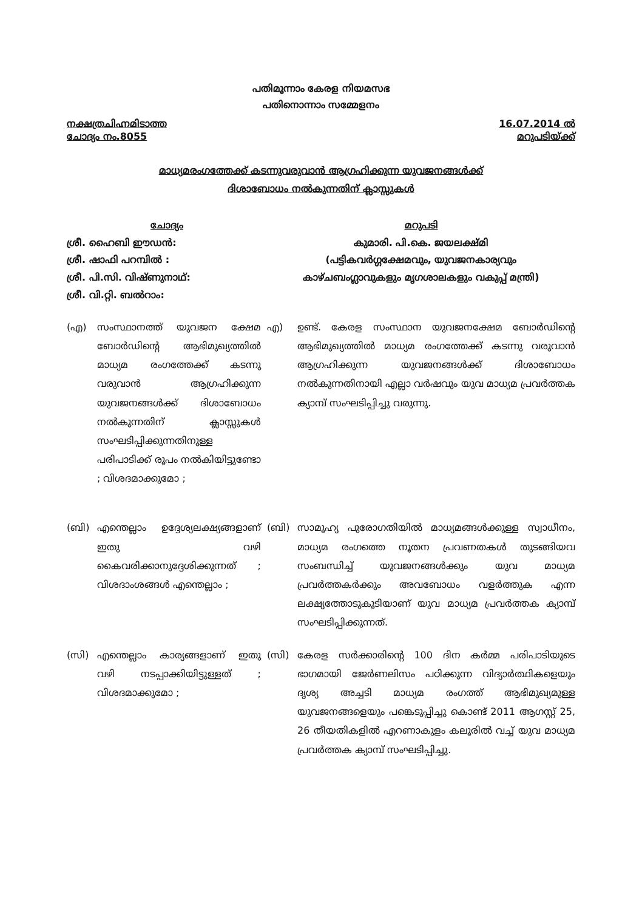പതിമൂന്നാം കേരള നിയമസഭ
പതിനൊന്നാം സമ്മേളനം
നക്ഷത്രചിഹ്നമിടാത്ത
ചോദ്യം നം.8055
16.07.2014 ൽ
മറുപടിയ്ക്ക്
മാധ്യമരംഗത്തേക്ക് കടന്നുവരുവാൻ ആഗ്രഹിക്കുന്ന യുവജനങ്ങൾക്ക്
ദിശാബോധം നൽകുന്നതിന് ക്ലാസ്സുകൾ
ചോദ്യം മറുപടി
ശ്രീ. ഹൈബി ഈഡൻ:
ശ്രീ. ഷാഫി പറമ്പിൽ :
ശ്രീ. പി.സി. വിഷ്ണുനാഥ്:
ശ്രീ. വി.റ്റി. ബൽറാം:
കുമാരി. പി.കെ. ജയലക്ഷ്മി
(പട്ടികവർഗ്ഗക്ഷേമവും, യുവജനകാര്യവും
കാഴ്ചബംഗ്ലാവുകളും മൃഗശാലകളും വകുപ്പ് മന്ത്രി)
(എ) സംസ്ഥാനത്ത് യുവജന ക്ഷേമ ബോർഡിന്റെ ആഭിമുഖ്യത്തിൽ മാധ്യമ രംഗത്തേക്ക് കടന്നു വരുവാൻ ആഗ്രഹിക്കുന്ന യുവജനങ്ങൾക്ക് ദിശാബോധം നൽകുന്നതിന് ക്ലാസ്സുകൾ സംഘടിപ്പിക്കുന്നതിനുള്ള പരിപാടിക്ക് രൂപം നൽകിയിട്ടുണ്ടോ ; വിശദമാക്കുമോ ;
എ) ഉണ്ട്. കേരള സംസ്ഥാന യുവജനക്ഷേമ ബോർഡിന്റെ ആഭിമുഖ്യത്തിൽ മാധ്യമ രംഗത്തേക്ക് കടന്നു വരുവാൻ ആഗ്രഹിക്കുന്ന യുവജനങ്ങൾക്ക് ദിശാബോധം നൽകുന്നതിനായി എല്ലാ വർഷവും യുവ മാധ്യമ പ്രവർത്തക ക്യാമ്പ് സംഘടിപ്പിച്ചു വരുന്നു.
(ബി) എന്തെല്ലാം ഉദ്ദേശ്യലക്ഷ്യങ്ങളാണ് ഇതു വഴി കൈവരിക്കാനുദ്ദേശിക്കുന്നത് ; വിശദാംശങ്ങൾ എന്തെല്ലാം ;
(ബി) സാമൂഹ്യ പുരോഗതിയിൽ മാധ്യമങ്ങൾക്കുള്ള സ്വാധീനം, മാധ്യമ രംഗത്തെ നൂതന പ്രവണതകൾ തുടങ്ങിയവ സംബന്ധിച്ച് യുവജനങ്ങൾക്കും യുവ മാധ്യമ പ്രവർത്തകർക്കും അവബോധം വളർത്തുക എന്ന ലക്ഷ്യത്തോടുകൂടിയാണ് യുവ മാധ്യമ പ്രവർത്തക ക്യാമ്പ് സംഘടിപ്പിക്കുന്നത്.
(സി) എന്തെല്ലാം കാര്യങ്ങളാണ് ഇതു വഴി നടപ്പാക്കിയിട്ടുള്ളത് ; വിശദമാക്കുമോ ;
(സി) കേരള സർക്കാരിന്റെ 100 ദിന കർമ്മ പരിപാടിയുടെ ഭാഗമായി ജേർണലിസം പഠിക്കുന്ന വിദ്യാർത്ഥികളെയും ദൃശ്യ അച്ചടി മാധ്യമ രംഗത്ത് ആഭിമുഖ്യമുള്ള യുവജനങ്ങളെയും പങ്കെടുപ്പിച്ചു കൊണ്ട് 2011 ആഗസ്റ്റ് 25, 26 തീയതികളിൽ എറണാകുളം കലൂരിൽ വച്ച് യുവ മാധ്യമ പ്രവർത്തക ക്യാമ്പ് സംഘടിപ്പിച്ചു.